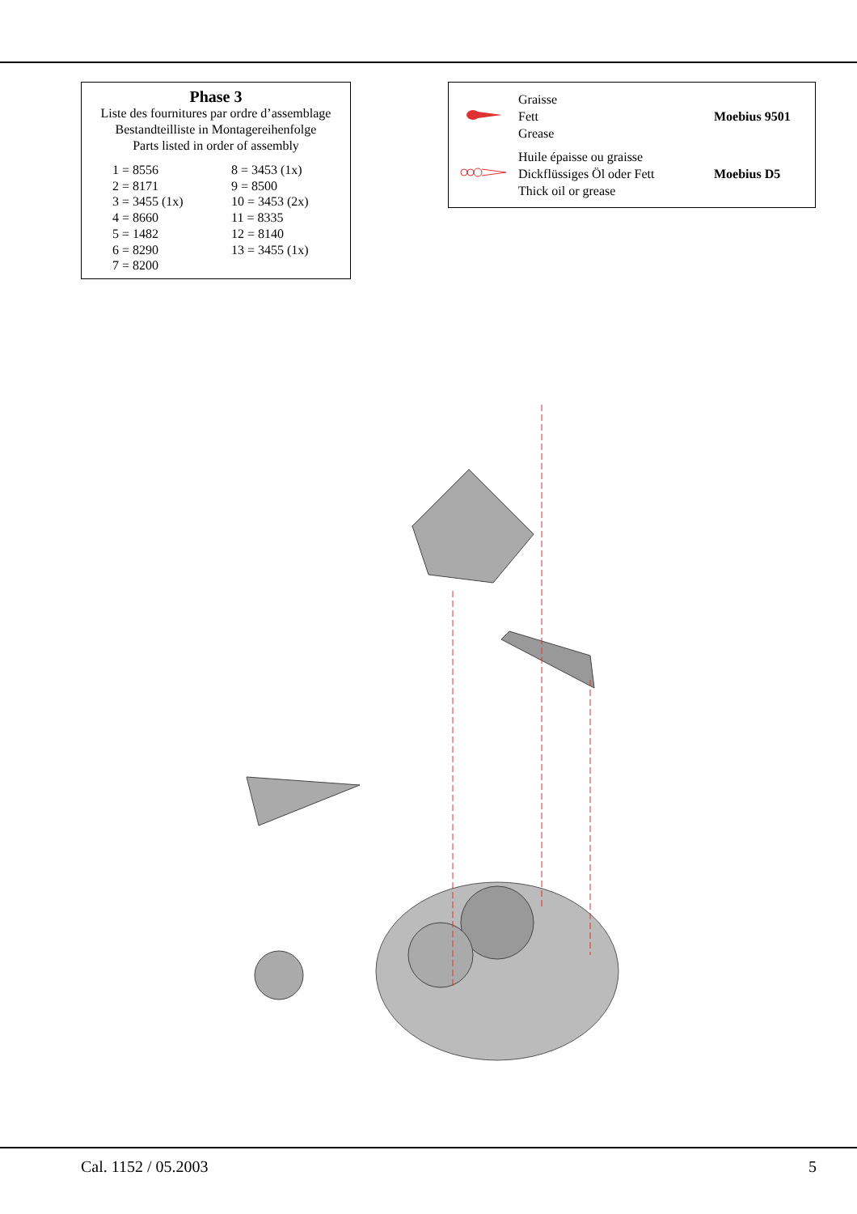Phase 3
Liste des fournitures par ordre d’assemblage
Bestandteilliste in Montagereihenfolge
Parts listed in order of assembly
| 1 = 8556 | 8 = 3453 (1x) |
| 2 = 8171 | 9 = 8500 |
| 3 = 3455 (1x) | 10 = 3453 (2x) |
| 4 = 8660 | 11 = 8335 |
| 5 = 1482 | 12 = 8140 |
| 6 = 8290 | 13 = 3455 (1x) |
| 7 = 8200 | |
| | Graisse Fett Grease | Moebius 9501 |
| | Huile épaisse ou graisse Dickflüssiges Öl oder Fett Thick oil or grease | Moebius D5 |
Cal. 1152 / 05.2003 5